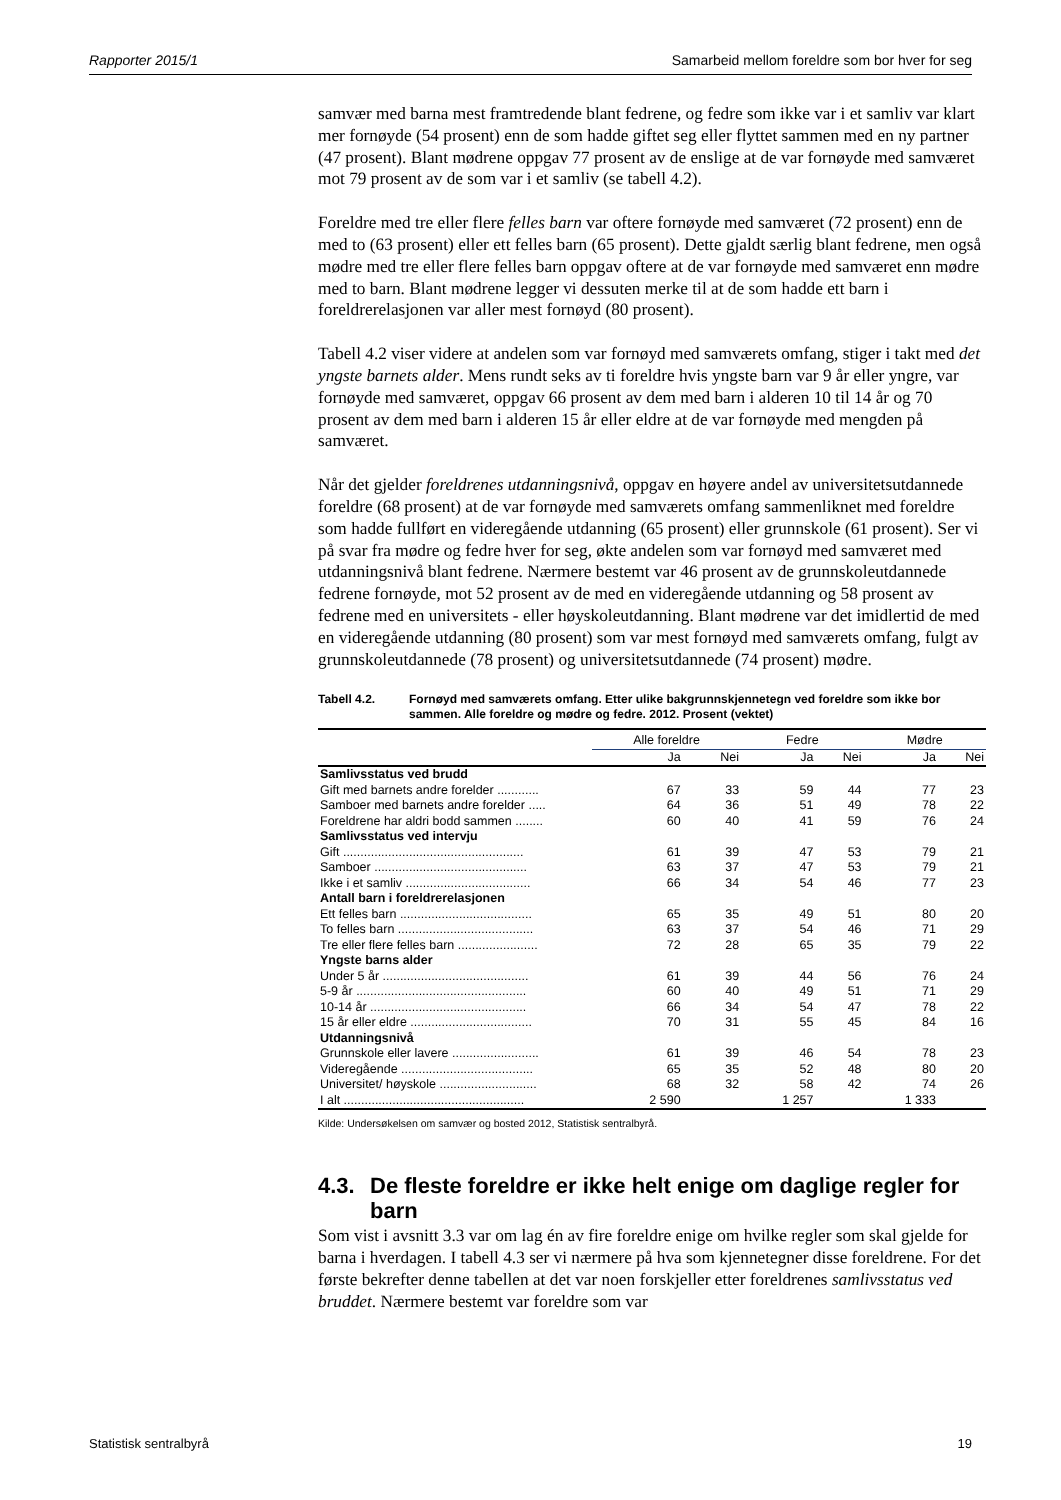Rapporter 2015/1 Samarbeid mellom foreldre som bor hver for seg
samvær med barna mest framtredende blant fedrene, og fedre som ikke var i et samliv var klart mer fornøyde (54 prosent) enn de som hadde giftet seg eller flyttet sammen med en ny partner (47 prosent). Blant mødrene oppgav 77 prosent av de enslige at de var fornøyde med samværet mot 79 prosent av de som var i et samliv (se tabell 4.2).
Foreldre med tre eller flere felles barn var oftere fornøyde med samværet (72 prosent) enn de med to (63 prosent) eller ett felles barn (65 prosent). Dette gjaldt særlig blant fedrene, men også mødre med tre eller flere felles barn oppgav oftere at de var fornøyde med samværet enn mødre med to barn. Blant mødrene legger vi dessuten merke til at de som hadde ett barn i foreldrerelasjonen var aller mest fornøyd (80 prosent).
Tabell 4.2 viser videre at andelen som var fornøyd med samværets omfang, stiger i takt med det yngste barnets alder. Mens rundt seks av ti foreldre hvis yngste barn var 9 år eller yngre, var fornøyde med samværet, oppgav 66 prosent av dem med barn i alderen 10 til 14 år og 70 prosent av dem med barn i alderen 15 år eller eldre at de var fornøyde med mengden på samværet.
Når det gjelder foreldrenes utdanningsnivå, oppgav en høyere andel av universitetsutdannede foreldre (68 prosent) at de var fornøyde med samværets omfang sammenliknet med foreldre som hadde fullført en videregående utdanning (65 prosent) eller grunnskole (61 prosent). Ser vi på svar fra mødre og fedre hver for seg, økte andelen som var fornøyd med samværet med utdanningsnivå blant fedrene. Nærmere bestemt var 46 prosent av de grunnskoleutdannede fedrene fornøyde, mot 52 prosent av de med en videregående utdanning og 58 prosent av fedrene med en universitets - eller høyskoleutdanning. Blant mødrene var det imidlertid de med en videregående utdanning (80 prosent) som var mest fornøyd med samværets omfang, fulgt av grunnskoleutdannede (78 prosent) og universitetsutdannede (74 prosent) mødre.
Tabell 4.2. Fornøyd med samværets omfang. Etter ulike bakgrunnskjennetegn ved foreldre som ikke bor sammen. Alle foreldre og mødre og fedre. 2012. Prosent (vektet)
| | Alle foreldre | | Fedre | | Mødre | |
| --- | --- | --- | --- | --- | --- | --- |
| | Ja | Nei | Ja | Nei | Ja | Nei |
| Samlivsstatus ved brudd | | | | | | |
| Gift med barnets andre forelder ............ | 67 | 33 | 59 | 44 | 77 | 23 |
| Samboer med barnets andre forelder ..... | 64 | 36 | 51 | 49 | 78 | 22 |
| Foreldrene har aldri bodd sammen ........ | 60 | 40 | 41 | 59 | 76 | 24 |
| Samlivsstatus ved intervju | | | | | | |
| Gift .................................................... | 61 | 39 | 47 | 53 | 79 | 21 |
| Samboer ............................................ | 63 | 37 | 47 | 53 | 79 | 21 |
| Ikke i et samliv .................................... | 66 | 34 | 54 | 46 | 77 | 23 |
| Antall barn i foreldrerelasjonen | | | | | | |
| Ett felles barn ...................................... | 65 | 35 | 49 | 51 | 80 | 20 |
| To felles barn ....................................... | 63 | 37 | 54 | 46 | 71 | 29 |
| Tre eller flere felles barn ....................... | 72 | 28 | 65 | 35 | 79 | 22 |
| Yngste barns alder | | | | | | |
| Under 5 år .......................................... | 61 | 39 | 44 | 56 | 76 | 24 |
| 5-9 år ................................................. | 60 | 40 | 49 | 51 | 71 | 29 |
| 10-14 år ............................................. | 66 | 34 | 54 | 47 | 78 | 22 |
| 15 år eller eldre ................................... | 70 | 31 | 55 | 45 | 84 | 16 |
| Utdanningsnivå | | | | | | |
| Grunnskole eller lavere ......................... | 61 | 39 | 46 | 54 | 78 | 23 |
| Videregående ...................................... | 65 | 35 | 52 | 48 | 80 | 20 |
| Universitet/ høyskole ............................ | 68 | 32 | 58 | 42 | 74 | 26 |
| I alt .................................................... | 2 590 | | 1 257 | | 1 333 | |
Kilde: Undersøkelsen om samvær og bosted 2012, Statistisk sentralbyrå.
4.3. De fleste foreldre er ikke helt enige om daglige regler for barn
Som vist i avsnitt 3.3 var om lag én av fire foreldre enige om hvilke regler som skal gjelde for barna i hverdagen. I tabell 4.3 ser vi nærmere på hva som kjennetegner disse foreldrene. For det første bekrefter denne tabellen at det var noen forskjeller etter foreldrenes samlivsstatus ved bruddet. Nærmere bestemt var foreldre som var
Statistisk sentralbyrå 19